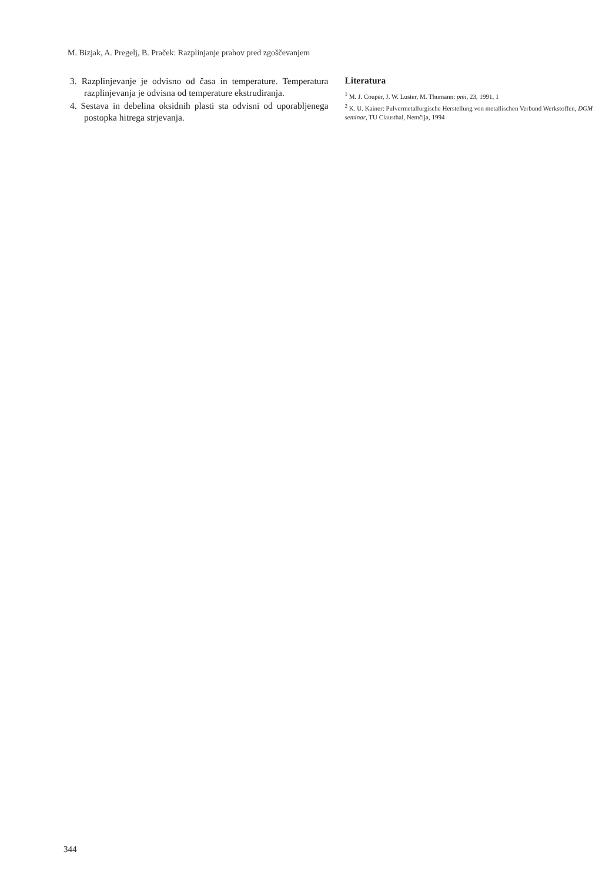M. Bizjak, A. Pregelj, B. Praček: Razplinjanje prahov pred zgoščevanjem
3. Razplinjevanje je odvisno od časa in temperature. Temperatura razplinjevanja je odvisna od temperature ekstrudiranja.
4. Sestava in debelina oksidnih plasti sta odvisni od uporabljenega postopka hitrega strjevanja.
Literatura
<sup>1</sup> M. J. Couper, J. W. Luster, M. Thumann: pmi, 23, 1991, 1
<sup>2</sup> K. U. Kainer: Pulvermetallurgische Herstellung von metallischen Verbund Werkstoffen, DGM seminar, TU Clausthal, Nemčija, 1994
344